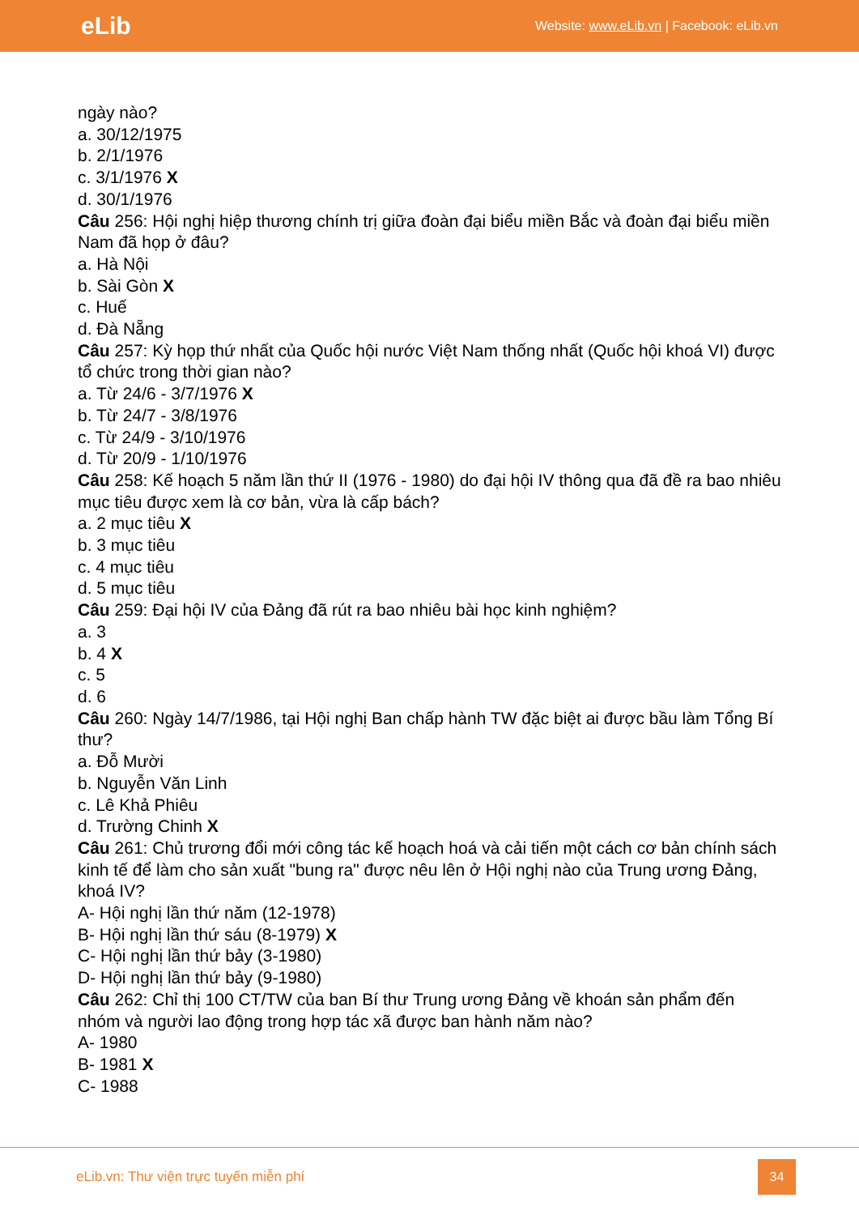eLib Website: www.eLib.vn | Facebook: eLib.vn
ngày nào?
a. 30/12/1975
b. 2/1/1976
c. 3/1/1976 X
d. 30/1/1976
Câu 256: Hội nghị hiệp thương chính trị giữa đoàn đại biểu miền Bắc và đoàn đại biểu miền Nam đã họp ở đâu?
a. Hà Nội
b. Sài Gòn X
c. Huế
d. Đà Nẵng
Câu 257: Kỳ họp thứ nhất của Quốc hội nước Việt Nam thống nhất (Quốc hội khoá VI) được tổ chức trong thời gian nào?
a. Từ 24/6 - 3/7/1976 X
b. Từ 24/7 - 3/8/1976
c. Từ 24/9 - 3/10/1976
d. Từ 20/9 - 1/10/1976
Câu 258: Kế hoạch 5 năm lần thứ II (1976 - 1980) do đại hội IV thông qua đã đề ra bao nhiêu mục tiêu được xem là cơ bản, vừa là cấp bách?
a. 2 mục tiêu X
b. 3 mục tiêu
c. 4 mục tiêu
d. 5 mục tiêu
Câu 259: Đại hội IV của Đảng đã rút ra bao nhiêu bài học kinh nghiệm?
a. 3
b. 4 X
c. 5
d. 6
Câu 260: Ngày 14/7/1986, tại Hội nghị Ban chấp hành TW đặc biệt ai được bầu làm Tổng Bí thư?
a. Đỗ Mười
b. Nguyễn Văn Linh
c. Lê Khả Phiêu
d. Trường Chinh X
Câu 261: Chủ trương đổi mới công tác kế hoạch hoá và cải tiến một cách cơ bản chính sách kinh tế để làm cho sản xuất "bung ra" được nêu lên ở Hội nghị nào của Trung ương Đảng, khoá IV?
A- Hội nghị lần thứ năm (12-1978)
B- Hội nghị lần thứ sáu (8-1979) X
C- Hội nghị lần thứ bảy (3-1980)
D- Hội nghị lần thứ bảy (9-1980)
Câu 262: Chỉ thị 100 CT/TW của ban Bí thư Trung ương Đảng về khoán sản phẩm đến nhóm và người lao động trong hợp tác xã được ban hành năm nào?
A- 1980
B- 1981 X
C- 1988
eLib.vn: Thư viện trực tuyến miễn phí
34